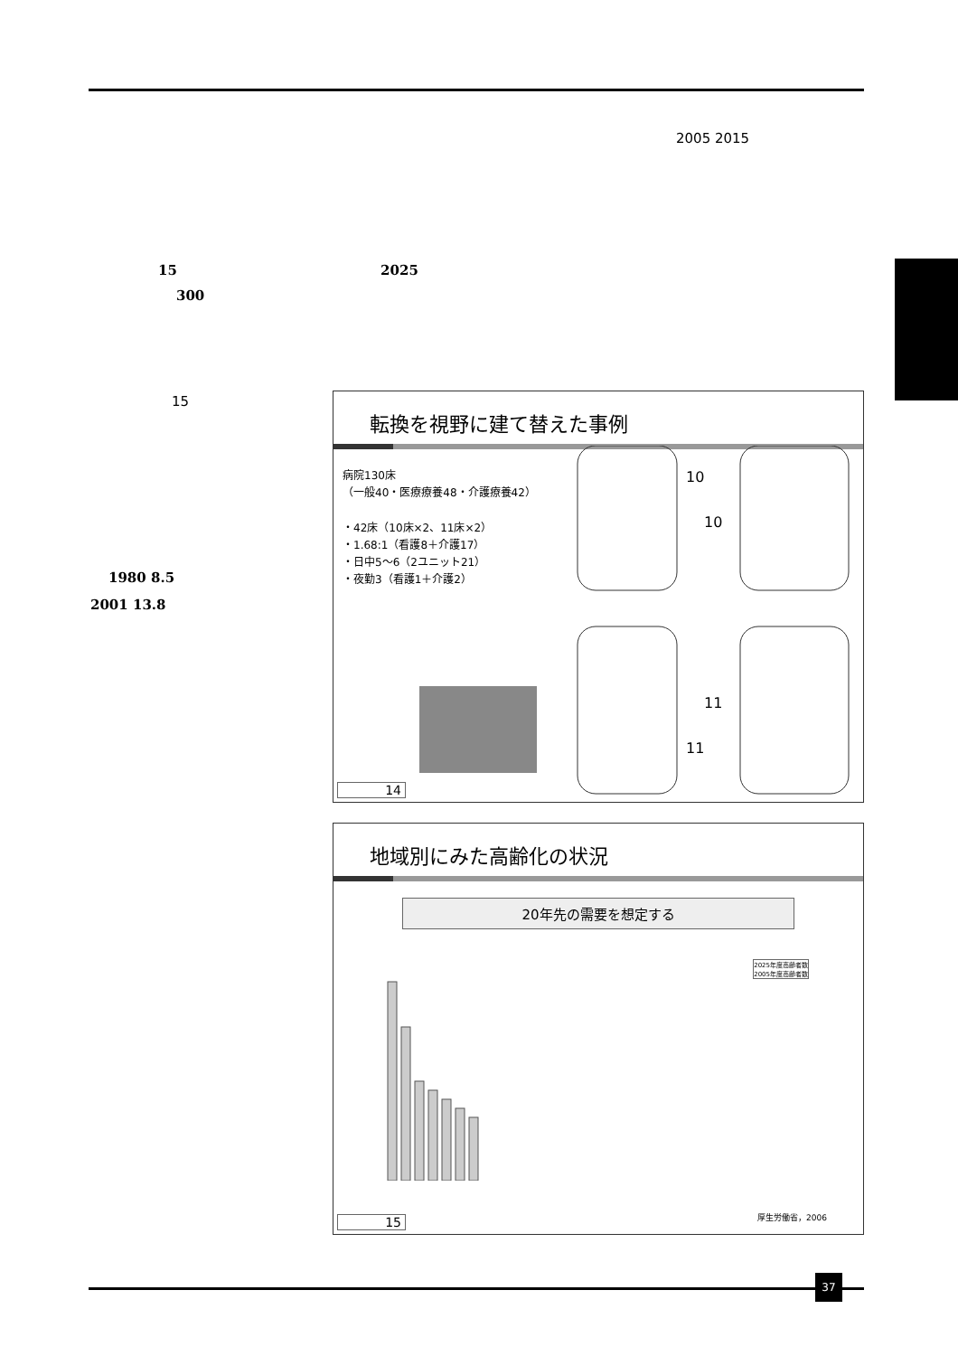2005 2015
15 2025
300
15
1980 8.5
2001 13.8
転換を視野に建て替えた事例
病院130床
（一般40・医療療養48・介護療養42）
・42床（10床×2、11床×2）
・1.68:1（看護8＋介護17）
・日中5〜6（2ユニット21）
・夜勤3（看護1＋介護2）
10
10
11
11
14
地域別にみた高齢化の状況
20年先の需要を想定する
2025年度高齢者数
2005年度高齢者数
厚生労働省，2006 15
37